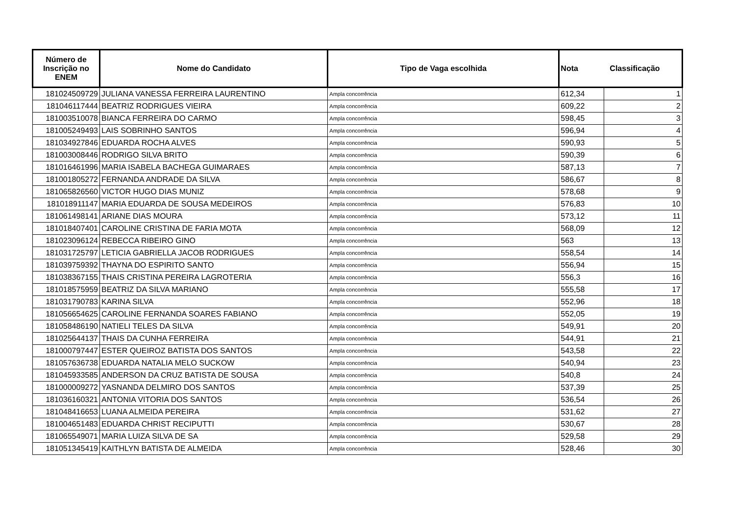| Número de Inscrição no ENEM | Nome do Candidato | Tipo de Vaga escolhida | Nota Classificação | |
| --- | --- | --- | --- | --- |
| 181024509729 | JULIANA VANESSA FERREIRA LAURENTINO | Ampla concorrência | 612,34 | 1 |
| 181046117444 | BEATRIZ RODRIGUES VIEIRA | Ampla concorrência | 609,22 | 2 |
| 181003510078 | BIANCA FERREIRA DO CARMO | Ampla concorrência | 598,45 | 3 |
| 181005249493 | LAIS SOBRINHO SANTOS | Ampla concorrência | 596,94 | 4 |
| 181034927846 | EDUARDA ROCHA ALVES | Ampla concorrência | 590,93 | 5 |
| 181003008446 | RODRIGO SILVA BRITO | Ampla concorrência | 590,39 | 6 |
| 181016461996 | MARIA ISABELA BACHEGA GUIMARAES | Ampla concorrência | 587,13 | 7 |
| 181001805272 | FERNANDA ANDRADE DA SILVA | Ampla concorrência | 586,67 | 8 |
| 181065826560 | VICTOR HUGO DIAS MUNIZ | Ampla concorrência | 578,68 | 9 |
| 181018911147 | MARIA EDUARDA DE SOUSA MEDEIROS | Ampla concorrência | 576,83 | 10 |
| 181061498141 | ARIANE DIAS MOURA | Ampla concorrência | 573,12 | 11 |
| 181018407401 | CAROLINE CRISTINA DE FARIA MOTA | Ampla concorrência | 568,09 | 12 |
| 181023096124 | REBECCA RIBEIRO GINO | Ampla concorrência | 563 | 13 |
| 181031725797 | LETICIA GABRIELLA JACOB RODRIGUES | Ampla concorrência | 558,54 | 14 |
| 181039759392 | THAYNA DO ESPIRITO SANTO | Ampla concorrência | 556,94 | 15 |
| 181038367155 | THAIS CRISTINA PEREIRA LAGROTERIA | Ampla concorrência | 556,3 | 16 |
| 181018575959 | BEATRIZ DA SILVA MARIANO | Ampla concorrência | 555,58 | 17 |
| 181031790783 | KARINA SILVA | Ampla concorrência | 552,96 | 18 |
| 181056654625 | CAROLINE FERNANDA SOARES FABIANO | Ampla concorrência | 552,05 | 19 |
| 181058486190 | NATIELI TELES DA SILVA | Ampla concorrência | 549,91 | 20 |
| 181025644137 | THAIS DA CUNHA FERREIRA | Ampla concorrência | 544,91 | 21 |
| 181000797447 | ESTER QUEIROZ BATISTA DOS SANTOS | Ampla concorrência | 543,58 | 22 |
| 181057636738 | EDUARDA NATALIA MELO SUCKOW | Ampla concorrência | 540,94 | 23 |
| 181045933585 | ANDERSON DA CRUZ BATISTA DE SOUSA | Ampla concorrência | 540,8 | 24 |
| 181000009272 | YASNANDA DELMIRO DOS SANTOS | Ampla concorrência | 537,39 | 25 |
| 181036160321 | ANTONIA VITORIA DOS SANTOS | Ampla concorrência | 536,54 | 26 |
| 181048416653 | LUANA ALMEIDA PEREIRA | Ampla concorrência | 531,62 | 27 |
| 181004651483 | EDUARDA CHRIST RECIPUTTI | Ampla concorrência | 530,67 | 28 |
| 181065549071 | MARIA LUIZA SILVA DE SA | Ampla concorrência | 529,58 | 29 |
| 181051345419 | KAITHLYN BATISTA DE ALMEIDA | Ampla concorrência | 528,46 | 30 |